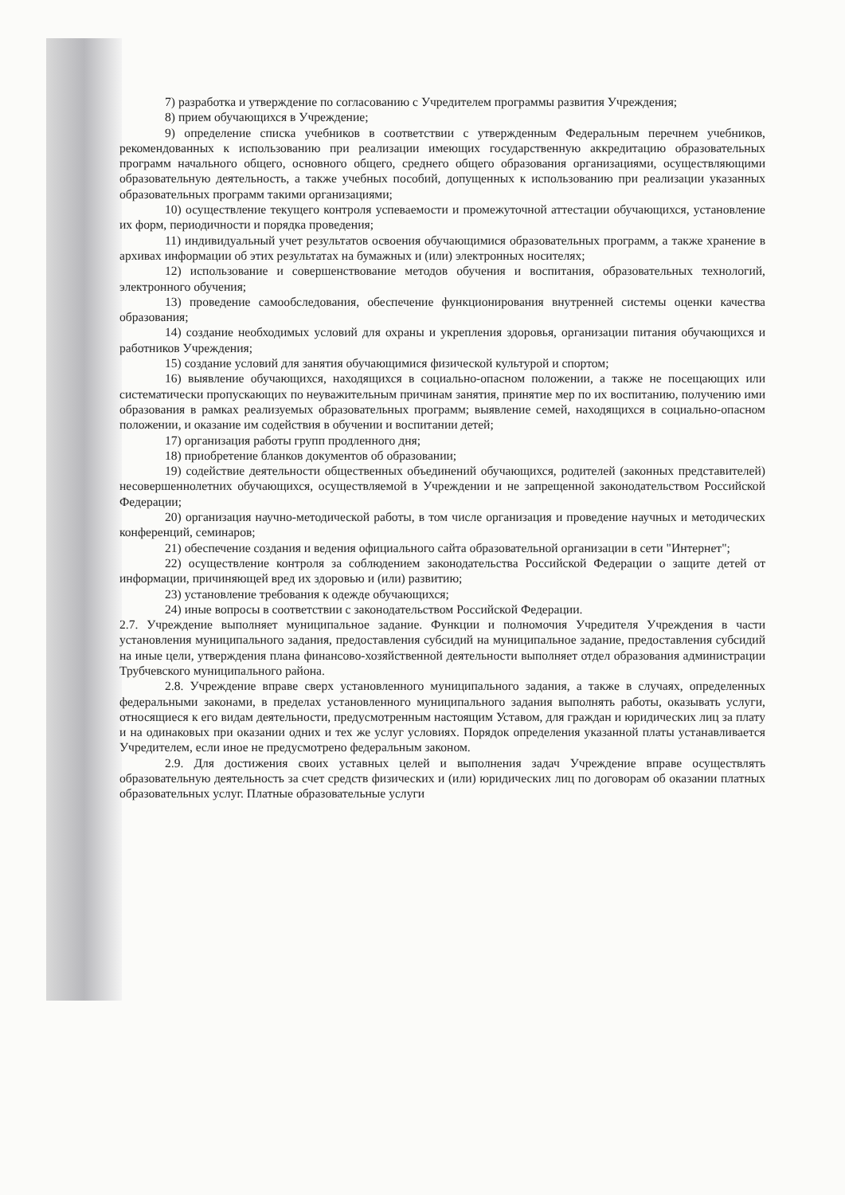7) разработка и утверждение по согласованию с Учредителем программы развития Учреждения;
8) прием обучающихся в Учреждение;
9) определение списка учебников в соответствии с утвержденным Федеральным перечнем учебников, рекомендованных к использованию при реализации имеющих государственную аккредитацию образовательных программ начального общего, основного общего, среднего общего образования организациями, осуществляющими образовательную деятельность, а также учебных пособий, допущенных к использованию при реализации указанных образовательных программ такими организациями;
10) осуществление текущего контроля успеваемости и промежуточной аттестации обучающихся, установление их форм, периодичности и порядка проведения;
11) индивидуальный учет результатов освоения обучающимися образовательных программ, а также хранение в архивах информации об этих результатах на бумажных и (или) электронных носителях;
12) использование и совершенствование методов обучения и воспитания, образовательных технологий, электронного обучения;
13) проведение самообследования, обеспечение функционирования внутренней системы оценки качества образования;
14) создание необходимых условий для охраны и укрепления здоровья, организации питания обучающихся и работников Учреждения;
15) создание условий для занятия обучающимися физической культурой и спортом;
16) выявление обучающихся, находящихся в социально-опасном положении, а также не посещающих или систематически пропускающих по неуважительным причинам занятия, принятие мер по их воспитанию, получению ими образования в рамках реализуемых образовательных программ; выявление семей, находящихся в социально-опасном положении, и оказание им содействия в обучении и воспитании детей;
17) организация работы групп продленного дня;
18) приобретение бланков документов об образовании;
19) содействие деятельности общественных объединений обучающихся, родителей (законных представителей) несовершеннолетних обучающихся, осуществляемой в Учреждении и не запрещенной законодательством Российской Федерации;
20) организация научно-методической работы, в том числе организация и проведение научных и методических конференций, семинаров;
21) обеспечение создания и ведения официального сайта образовательной организации в сети "Интернет";
22) осуществление контроля за соблюдением законодательства Российской Федерации о защите детей от информации, причиняющей вред их здоровью и (или) развитию;
23) установление требования к одежде обучающихся;
24) иные вопросы в соответствии с законодательством Российской Федерации.
2.7. Учреждение выполняет муниципальное задание. Функции и полномочия Учредителя Учреждения в части установления муниципального задания, предоставления субсидий на муниципальное задание, предоставления субсидий на иные цели, утверждения плана финансово-хозяйственной деятельности выполняет отдел образования администрации Трубчевского муниципального района.
2.8. Учреждение вправе сверх установленного муниципального задания, а также в случаях, определенных федеральными законами, в пределах установленного муниципального задания выполнять работы, оказывать услуги, относящиеся к его видам деятельности, предусмотренным настоящим Уставом, для граждан и юридических лиц за плату и на одинаковых при оказании одних и тех же услуг условиях. Порядок определения указанной платы устанавливается Учредителем, если иное не предусмотрено федеральным законом.
2.9. Для достижения своих уставных целей и выполнения задач Учреждение вправе осуществлять образовательную деятельность за счет средств физических и (или) юридических лиц по договорам об оказании платных образовательных услуг. Платные образовательные услуги